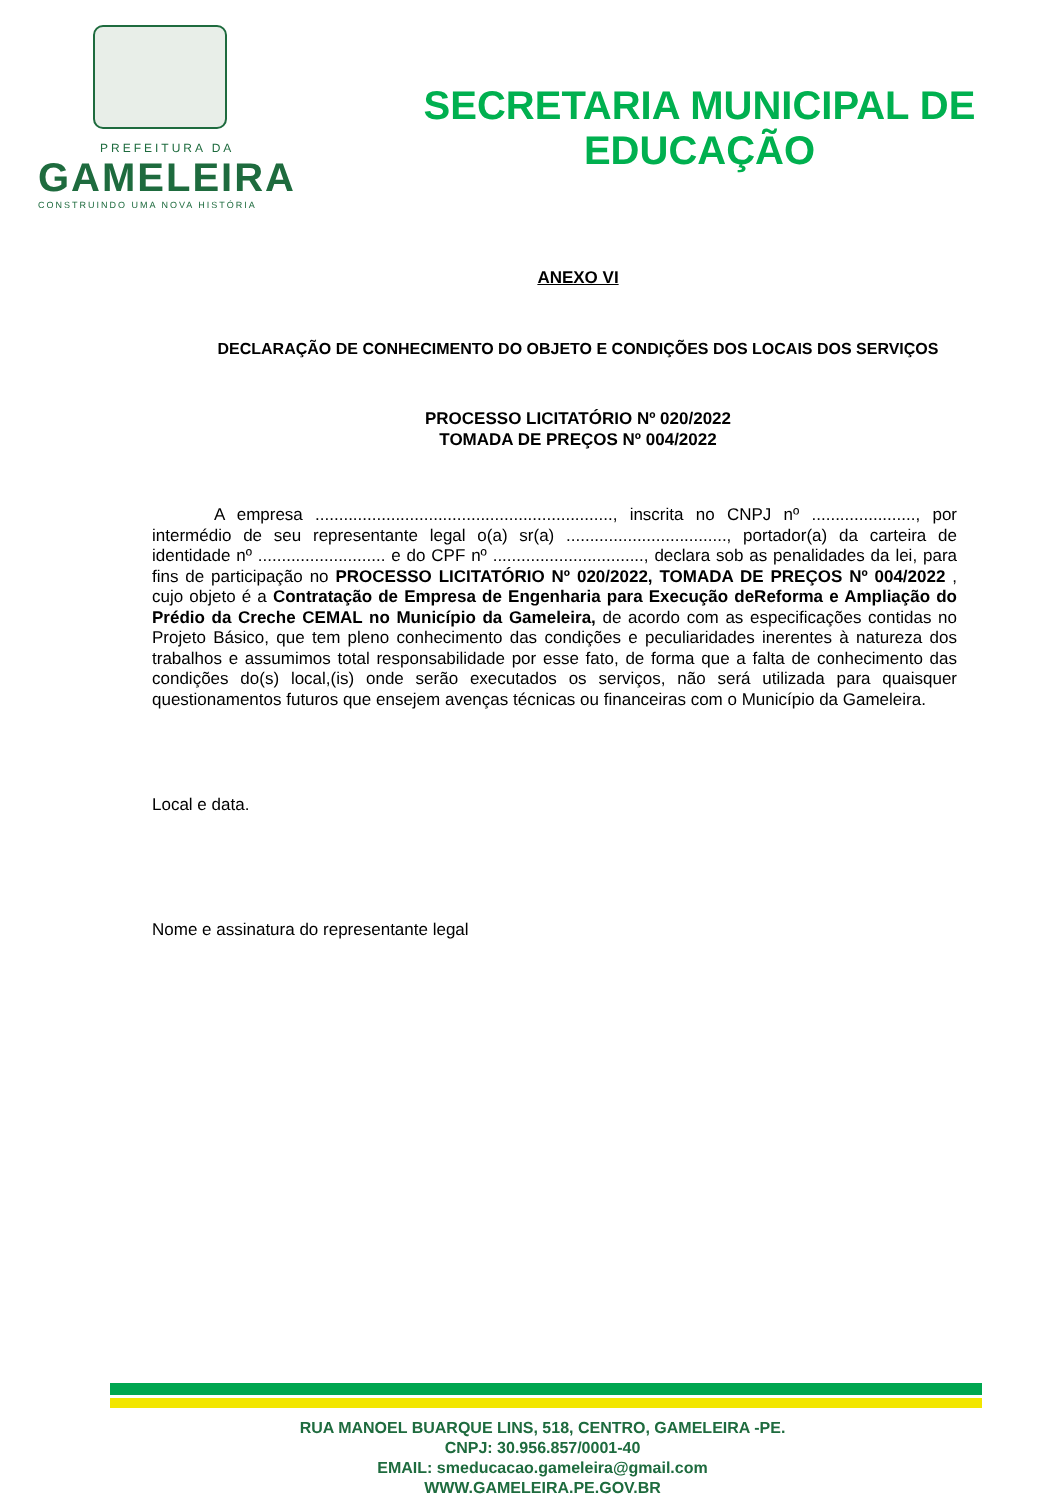PREFEITURA DA
GAMELEIRA
CONSTRUINDO UMA NOVA HISTÓRIA
SECRETARIA MUNICIPAL DE
EDUCAÇÃO
ANEXO VI
DECLARAÇÃO DE CONHECIMENTO DO OBJETO E CONDIÇÕES DOS LOCAIS DOS SERVIÇOS
PROCESSO LICITATÓRIO Nº 020/2022
TOMADA DE PREÇOS Nº 004/2022
A empresa ..............................................................., inscrita no CNPJ nº ......................, por intermédio de seu representante legal o(a) sr(a) .................................., portador(a) da carteira de identidade nº ........................... e do CPF nº ................................, declara sob as penalidades da lei, para fins de participação no PROCESSO LICITATÓRIO Nº 020/2022, TOMADA DE PREÇOS Nº 004/2022 , cujo objeto é a Contratação de Empresa de Engenharia para Execução deReforma e Ampliação do Prédio da Creche CEMAL no Município da Gameleira, de acordo com as especificações contidas no Projeto Básico, que tem pleno conhecimento das condições e peculiaridades inerentes à natureza dos trabalhos e assumimos total responsabilidade por esse fato, de forma que a falta de conhecimento das condições do(s) local,(is) onde serão executados os serviços, não será utilizada para quaisquer questionamentos futuros que ensejem avenças técnicas ou financeiras com o Município da Gameleira.
Local e data.
Nome e assinatura do representante legal
RUA MANOEL BUARQUE LINS, 518, CENTRO, GAMELEIRA -PE.
CNPJ: 30.956.857/0001-40
EMAIL: smeducacao.gameleira@gmail.com
WWW.GAMELEIRA.PE.GOV.BR